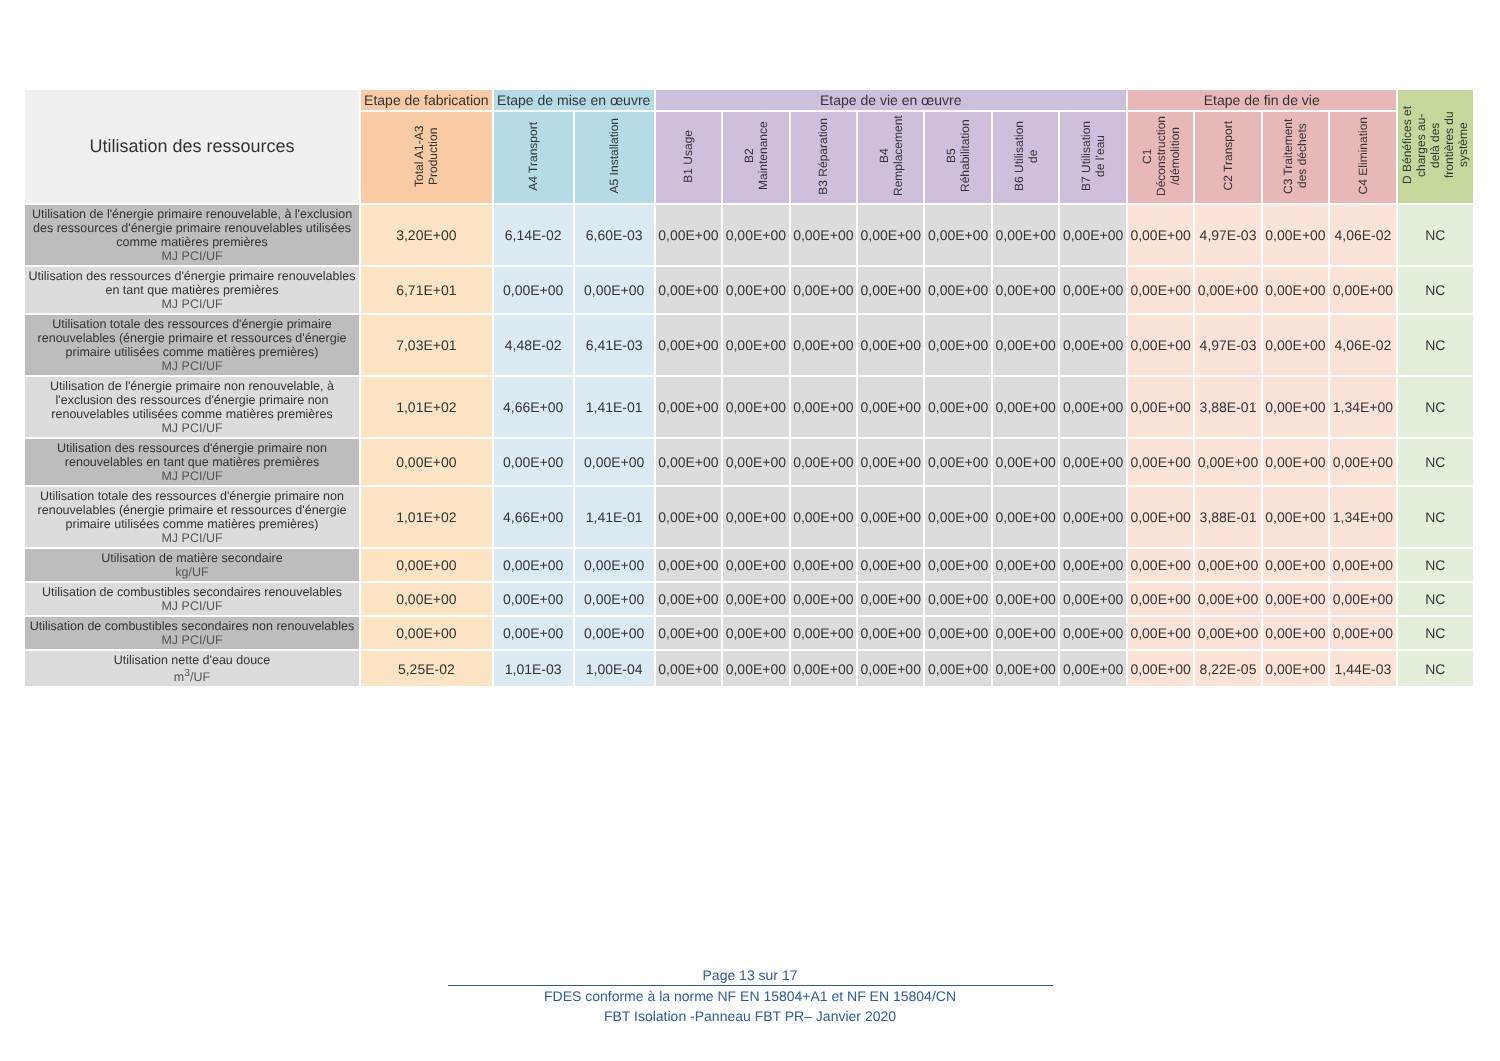| Utilisation des ressources | Etape de fabrication | Etape de mise en œuvre | | Etape de vie en œuvre | | | | | | | Etape de fin de vie | | | | D Bénéfices et charges au-delà des frontières du système |
| --- | --- | --- | --- | --- | --- | --- | --- | --- | --- | --- | --- | --- | --- | --- | --- |
| | Total A1-A3 Production | A4 Transport | A5 Installation | B1 Usage | B2 Maintenance | B3 Réparation | B4 Remplacement | B5 Réhabilitation | B6 Utilisation de | B7 Utilisation de l’eau | C1 Déconstruction /démolition | C2 Transport | C3 Traitement des déchets | C4 Elimination | |
| Utilisation de l'énergie primaire renouvelable, à l'exclusion des ressources d'énergie primaire renouvelables utilisées comme matières premières MJ PCI/UF | 3,20E+00 | 6,14E-02 | 6,60E-03 | 0,00E+00 | 0,00E+00 | 0,00E+00 | 0,00E+00 | 0,00E+00 | 0,00E+00 | 0,00E+00 | 0,00E+00 | 4,97E-03 | 0,00E+00 | 4,06E-02 | NC |
| Utilisation des ressources d'énergie primaire renouvelables en tant que matières premières MJ PCI/UF | 6,71E+01 | 0,00E+00 | 0,00E+00 | 0,00E+00 | 0,00E+00 | 0,00E+00 | 0,00E+00 | 0,00E+00 | 0,00E+00 | 0,00E+00 | 0,00E+00 | 0,00E+00 | 0,00E+00 | 0,00E+00 | NC |
| Utilisation totale des ressources d'énergie primaire renouvelables (énergie primaire et ressources d'énergie primaire utilisées comme matières premières) MJ PCI/UF | 7,03E+01 | 4,48E-02 | 6,41E-03 | 0,00E+00 | 0,00E+00 | 0,00E+00 | 0,00E+00 | 0,00E+00 | 0,00E+00 | 0,00E+00 | 0,00E+00 | 4,97E-03 | 0,00E+00 | 4,06E-02 | NC |
| Utilisation de l'énergie primaire non renouvelable, à l'exclusion des ressources d'énergie primaire non renouvelables utilisées comme matières premières MJ PCI/UF | 1,01E+02 | 4,66E+00 | 1,41E-01 | 0,00E+00 | 0,00E+00 | 0,00E+00 | 0,00E+00 | 0,00E+00 | 0,00E+00 | 0,00E+00 | 0,00E+00 | 3,88E-01 | 0,00E+00 | 1,34E+00 | NC |
| Utilisation des ressources d'énergie primaire non renouvelables en tant que matières premières MJ PCI/UF | 0,00E+00 | 0,00E+00 | 0,00E+00 | 0,00E+00 | 0,00E+00 | 0,00E+00 | 0,00E+00 | 0,00E+00 | 0,00E+00 | 0,00E+00 | 0,00E+00 | 0,00E+00 | 0,00E+00 | 0,00E+00 | NC |
| Utilisation totale des ressources d'énergie primaire non renouvelables (énergie primaire et ressources d'énergie primaire utilisées comme matières premières) MJ PCI/UF | 1,01E+02 | 4,66E+00 | 1,41E-01 | 0,00E+00 | 0,00E+00 | 0,00E+00 | 0,00E+00 | 0,00E+00 | 0,00E+00 | 0,00E+00 | 0,00E+00 | 3,88E-01 | 0,00E+00 | 1,34E+00 | NC |
| Utilisation de matière secondaire kg/UF | 0,00E+00 | 0,00E+00 | 0,00E+00 | 0,00E+00 | 0,00E+00 | 0,00E+00 | 0,00E+00 | 0,00E+00 | 0,00E+00 | 0,00E+00 | 0,00E+00 | 0,00E+00 | 0,00E+00 | 0,00E+00 | NC |
| Utilisation de combustibles secondaires renouvelables MJ PCI/UF | 0,00E+00 | 0,00E+00 | 0,00E+00 | 0,00E+00 | 0,00E+00 | 0,00E+00 | 0,00E+00 | 0,00E+00 | 0,00E+00 | 0,00E+00 | 0,00E+00 | 0,00E+00 | 0,00E+00 | 0,00E+00 | NC |
| Utilisation de combustibles secondaires non renouvelables MJ PCI/UF | 0,00E+00 | 0,00E+00 | 0,00E+00 | 0,00E+00 | 0,00E+00 | 0,00E+00 | 0,00E+00 | 0,00E+00 | 0,00E+00 | 0,00E+00 | 0,00E+00 | 0,00E+00 | 0,00E+00 | 0,00E+00 | NC |
| Utilisation nette d'eau douce m<sup>3</sup>/UF | 5,25E-02 | 1,01E-03 | 1,00E-04 | 0,00E+00 | 0,00E+00 | 0,00E+00 | 0,00E+00 | 0,00E+00 | 0,00E+00 | 0,00E+00 | 0,00E+00 | 8,22E-05 | 0,00E+00 | 1,44E-03 | NC |
Page 13 sur 17
FDES conforme à la norme NF EN 15804+A1 et NF EN 15804/CN
FBT Isolation -Panneau FBT PR– Janvier 2020